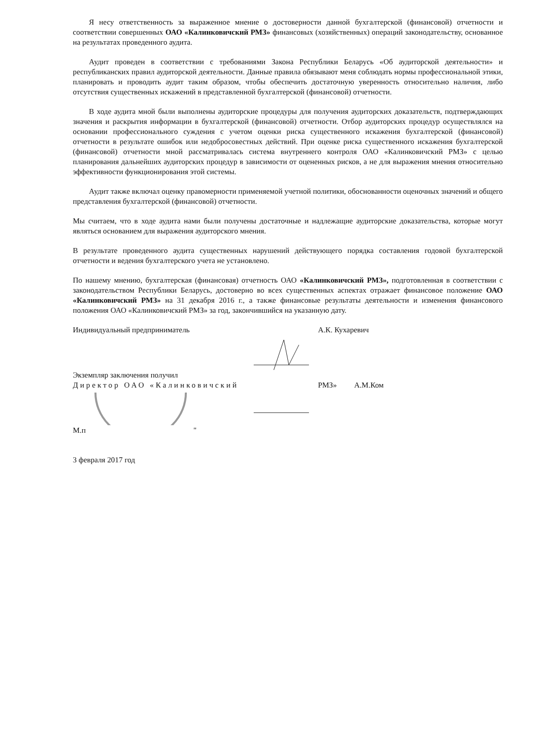Я несу ответственность за выраженное мнение о достоверности данной бухгалтерской (финансовой) отчетности и соответствии совершенных ОАО «Калинковичский РМЗ» финансовых (хозяйственных) операций законодательству, основанное на результатах проведенного аудита.
Аудит проведен в соответствии с требованиями Закона Республики Беларусь «Об аудиторской деятельности» и республиканских правил аудиторской деятельности. Данные правила обязывают меня соблюдать нормы профессиональной этики, планировать и проводить аудит таким образом, чтобы обеспечить достаточную уверенность относительно наличия, либо отсутствия существенных искажений в представленной бухгалтерской (финансовой) отчетности.
В ходе аудита мной были выполнены аудиторские процедуры для получения аудиторских доказательств, подтверждающих значения и раскрытия информации в бухгалтерской (финансовой) отчетности. Отбор аудиторских процедур осуществлялся на основании профессионального суждения с учетом оценки риска существенного искажения бухгалтерской (финансовой) отчетности в результате ошибок или недобросовестных действий. При оценке риска существенного искажения бухгалтерской (финансовой) отчетности мной рассматривалась система внутреннего контроля ОАО «Калинковичский РМЗ» с целью планирования дальнейших аудиторских процедур в зависимости от оцененных рисков, а не для выражения мнения относительно эффективности функционирования этой системы.
Аудит также включал оценку правомерности применяемой учетной политики, обоснованности оценочных значений и общего представления бухгалтерской (финансовой) отчетности.
Мы считаем, что в ходе аудита нами были получены достаточные и надлежащие аудиторские доказательства, которые могут являться основанием для выражения аудиторского мнения.
В результате проведенного аудита существенных нарушений действующего порядка составления годовой бухгалтерской отчетности и ведения бухгалтерского учета не установлено.
По нашему мнению, бухгалтерская (финансовая) отчетность ОАО «Калинковичский РМЗ», подготовленная в соответствии с законодательством Республики Беларусь, достоверно во всех существенных аспектах отражает финансовое положение ОАО «Калинковичский РМЗ» на 31 декабря 2016 г., а также финансовые результаты деятельности и изменения финансового положения ОАО «Калинковичский РМЗ» за год, закончившийся на указанную дату.
Индивидуальный предприниматель А.К. Кухаревич
Экземпляр заключения получил
Директор ОАО «Калинковичский РМЗ» А.М.Ком
М.п "
3 февраля 2017 год